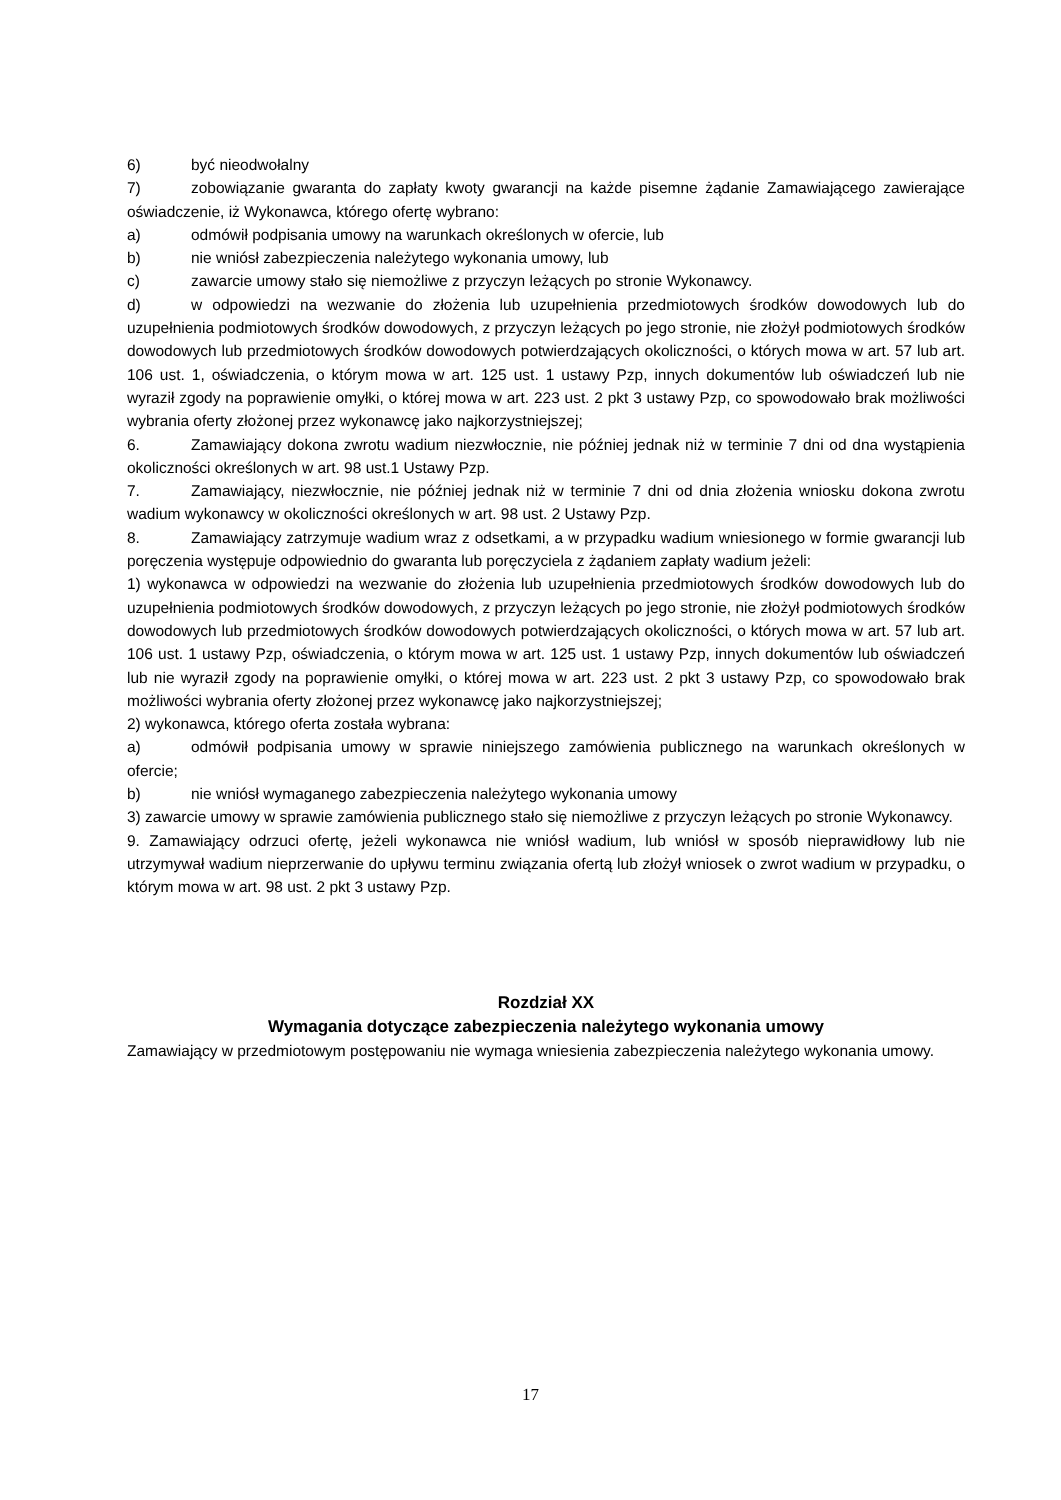6) być nieodwołalny
7) zobowiązanie gwaranta do zapłaty kwoty gwarancji na każde pisemne żądanie Zamawiającego zawierające oświadczenie, iż Wykonawca, którego ofertę wybrano:
a) odmówił podpisania umowy na warunkach określonych w ofercie, lub
b) nie wniósł zabezpieczenia należytego wykonania umowy, lub
c) zawarcie umowy stało się niemożliwe z przyczyn leżących po stronie Wykonawcy.
d) w odpowiedzi na wezwanie do złożenia lub uzupełnienia przedmiotowych środków dowodowych lub do uzupełnienia podmiotowych środków dowodowych, z przyczyn leżących po jego stronie, nie złożył podmiotowych środków dowodowych lub przedmiotowych środków dowodowych potwierdzających okoliczności, o których mowa w art. 57 lub art. 106 ust. 1, oświadczenia, o którym mowa w art. 125 ust. 1 ustawy Pzp, innych dokumentów lub oświadczeń lub nie wyraził zgody na poprawienie omyłki, o której mowa w art. 223 ust. 2 pkt 3 ustawy Pzp, co spowodowało brak możliwości wybrania oferty złożonej przez wykonawcę jako najkorzystniejszej;
6. Zamawiający dokona zwrotu wadium niezwłocznie, nie później jednak niż w terminie 7 dni od dna wystąpienia okoliczności określonych w art. 98 ust.1 Ustawy Pzp.
7. Zamawiający, niezwłocznie, nie później jednak niż w terminie 7 dni od dnia złożenia wniosku dokona zwrotu wadium wykonawcy w okoliczności określonych w art. 98 ust. 2 Ustawy Pzp.
8. Zamawiający zatrzymuje wadium wraz z odsetkami, a w przypadku wadium wniesionego w formie gwarancji lub poręczenia występuje odpowiednio do gwaranta lub poręczyciela z żądaniem zapłaty wadium jeżeli:
1) wykonawca w odpowiedzi na wezwanie do złożenia lub uzupełnienia przedmiotowych środków dowodowych lub do uzupełnienia podmiotowych środków dowodowych, z przyczyn leżących po jego stronie, nie złożył podmiotowych środków dowodowych lub przedmiotowych środków dowodowych potwierdzających okoliczności, o których mowa w art. 57 lub art. 106 ust. 1 ustawy Pzp, oświadczenia, o którym mowa w art. 125 ust. 1 ustawy Pzp, innych dokumentów lub oświadczeń lub nie wyraził zgody na poprawienie omyłki, o której mowa w art. 223 ust. 2 pkt 3 ustawy Pzp, co spowodowało brak możliwości wybrania oferty złożonej przez wykonawcę jako najkorzystniejszej;
2) wykonawca, którego oferta została wybrana:
a) odmówił podpisania umowy w sprawie niniejszego zamówienia publicznego na warunkach określonych w ofercie;
b) nie wniósł wymaganego zabezpieczenia należytego wykonania umowy
3) zawarcie umowy w sprawie zamówienia publicznego stało się niemożliwe z przyczyn leżących po stronie Wykonawcy.
9. Zamawiający odrzuci ofertę, jeżeli wykonawca nie wniósł wadium, lub wniósł w sposób nieprawidłowy lub nie utrzymywał wadium nieprzerwanie do upływu terminu związania ofertą lub złożył wniosek o zwrot wadium w przypadku, o którym mowa w art. 98 ust. 2 pkt 3 ustawy Pzp.
Rozdział XX
Wymagania dotyczące zabezpieczenia należytego wykonania umowy
Zamawiający w przedmiotowym postępowaniu nie wymaga wniesienia zabezpieczenia należytego wykonania umowy.
17